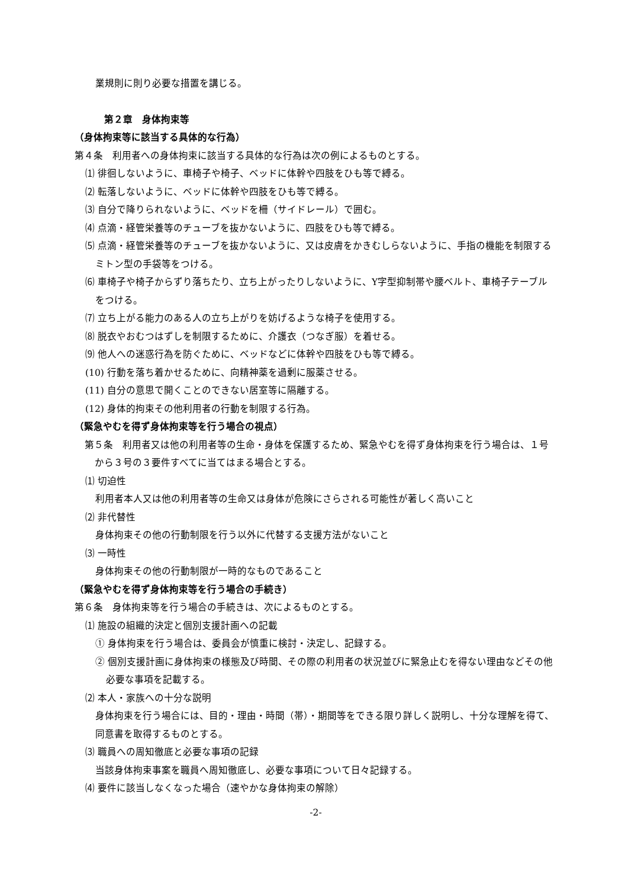業規則に則り必要な措置を講じる。
第２章　身体拘束等
（身体拘束等に該当する具体的な行為）
第４条　利用者への身体拘束に該当する具体的な行為は次の例によるものとする。
⑴ 徘徊しないように、車椅子や椅子、ベッドに体幹や四肢をひも等で縛る。
⑵ 転落しないように、ベッドに体幹や四肢をひも等で縛る。
⑶ 自分で降りられないように、ベッドを柵（サイドレール）で囲む。
⑷ 点滴・経管栄養等のチューブを抜かないように、四肢をひも等で縛る。
⑸ 点滴・経管栄養等のチューブを抜かないように、又は皮膚をかきむしらないように、手指の機能を制限するミトン型の手袋等をつける。
⑹ 車椅子や椅子からずり落ちたり、立ち上がったりしないように、Y字型抑制帯や腰ベルト、車椅子テーブルをつける。
⑺ 立ち上がる能力のある人の立ち上がりを妨げるような椅子を使用する。
⑻ 脱衣やおむつはずしを制限するために、介護衣（つなぎ服）を着せる。
⑼ 他人への迷惑行為を防ぐために、ベッドなどに体幹や四肢をひも等で縛る。
(10) 行動を落ち着かせるために、向精神薬を過剰に服薬させる。
(11) 自分の意思で開くことのできない居室等に隔離する。
(12) 身体的拘束その他利用者の行動を制限する行為。
（緊急やむを得ず身体拘束等を行う場合の視点）
第５条　利用者又は他の利用者等の生命・身体を保護するため、緊急やむを得ず身体拘束を行う場合は、１号から３号の３要件すべてに当てはまる場合とする。
⑴ 切迫性
利用者本人又は他の利用者等の生命又は身体が危険にさらされる可能性が著しく高いこと
⑵ 非代替性
身体拘束その他の行動制限を行う以外に代替する支援方法がないこと
⑶ 一時性
身体拘束その他の行動制限が一時的なものであること
（緊急やむを得ず身体拘束等を行う場合の手続き）
第６条　身体拘束等を行う場合の手続きは、次によるものとする。
⑴ 施設の組織的決定と個別支援計画への記載
① 身体拘束を行う場合は、委員会が慎重に検討・決定し、記録する。
② 個別支援計画に身体拘束の様態及び時間、その際の利用者の状況並びに緊急止むを得ない理由などその他必要な事項を記載する。
⑵ 本人・家族への十分な説明
身体拘束を行う場合には、目的・理由・時間（帯）・期間等をできる限り詳しく説明し、十分な理解を得て、同意書を取得するものとする。
⑶ 職員への周知徹底と必要な事項の記録
当該身体拘束事案を職員へ周知徹底し、必要な事項について日々記録する。
⑷ 要件に該当しなくなった場合（速やかな身体拘束の解除）
-2-